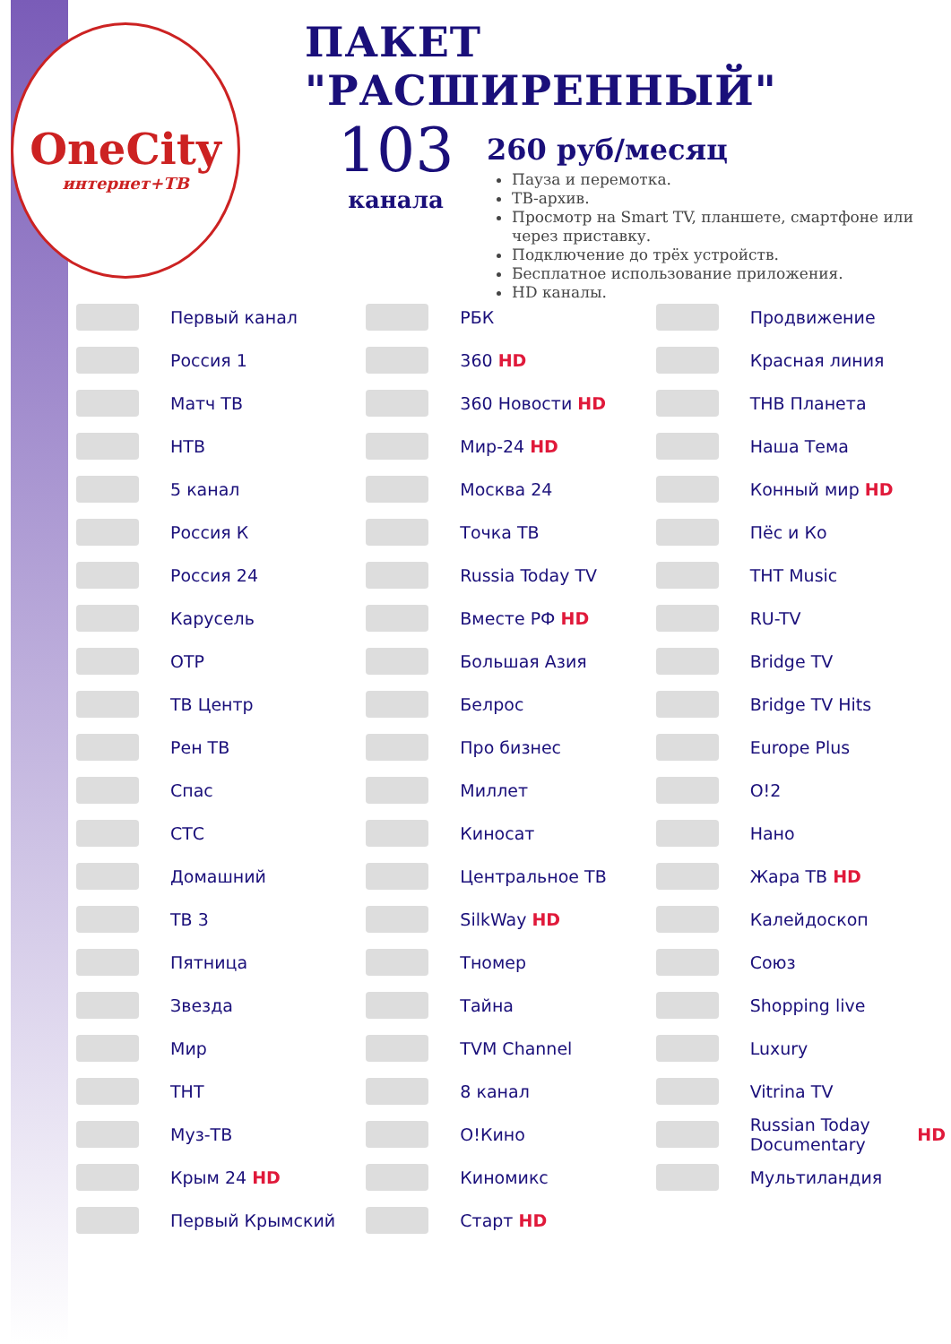OneCity
интернет+ТВ
ПАКЕТ "РАСШИРЕННЫЙ"
103
канала
260 руб/месяц
Пауза и перемотка.
ТВ-архив.
Просмотр на Smart TV, планшете, смартфоне или через приставку.
Подключение до трёх устройств.
Бесплатное использование приложения.
HD каналы.
Первый канал
Россия 1
Матч ТВ
НТВ
5 канал
Россия К
Россия 24
Карусель
ОТР
ТВ Центр
Рен ТВ
Спас
СТС
Домашний
ТВ 3
Пятница
Звезда
Мир
ТНТ
Муз-ТВ
Крым 24 HD
Первый Крымский
РБК
360 HD
360 Новости HD
Мир-24 HD
Москва 24
Точка ТВ
Russia Today TV
Вместе РФ HD
Большая Азия
Белрос
Про бизнес
Миллет
Киносат
Центральное ТВ
SilkWay HD
Тномер
Тайна
TVM Channel
8 канал
О!Кино
Киномикс
Старт HD
Продвижение
Красная линия
ТНВ Планета
Наша Тема
Конный мир HD
Пёс и Ко
THT Music
RU-TV
Bridge TV
Bridge TV Hits
Europe Plus
O!2
Нано
Жара ТВ HD
Калейдоскоп
Союз
Shopping live
Luxury
Vitrina TV
Russian Today Documentary HD
Мультиландия